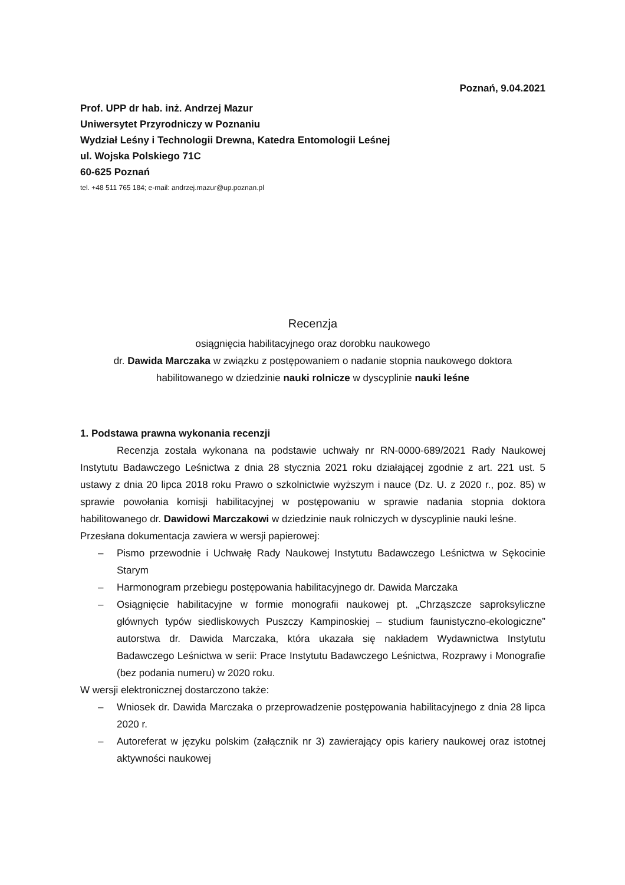Poznań, 9.04.2021
Prof. UPP dr hab. inż. Andrzej Mazur
Uniwersytet Przyrodniczy w Poznaniu
Wydział Leśny i Technologii Drewna, Katedra Entomologii Leśnej
ul. Wojska Polskiego 71C
60-625 Poznań
tel. +48 511 765 184; e-mail: andrzej.mazur@up.poznan.pl
Recenzja
osiągnięcia habilitacyjnego oraz dorobku naukowego
dr. Dawida Marczaka w związku z postępowaniem o nadanie stopnia naukowego doktora habilitowanego w dziedzinie nauki rolnicze w dyscyplinie nauki leśne
1. Podstawa prawna wykonania recenzji
Recenzja została wykonana na podstawie uchwały nr RN-0000-689/2021 Rady Naukowej Instytutu Badawczego Leśnictwa z dnia 28 stycznia 2021 roku działającej zgodnie z art. 221 ust. 5 ustawy z dnia 20 lipca 2018 roku Prawo o szkolnictwie wyższym i nauce (Dz. U. z 2020 r., poz. 85) w sprawie powołania komisji habilitacyjnej w postępowaniu w sprawie nadania stopnia doktora habilitowanego dr. Dawidowi Marczakowi w dziedzinie nauk rolniczych w dyscyplinie nauki leśne.
Przesłana dokumentacja zawiera w wersji papierowej:
– Pismo przewodnie i Uchwałę Rady Naukowej Instytutu Badawczego Leśnictwa w Sękocinie Starym
– Harmonogram przebiegu postępowania habilitacyjnego dr. Dawida Marczaka
– Osiągnięcie habilitacyjne w formie monografii naukowej pt. „Chrząszcze saproksyliczne głównych typów siedliskowych Puszczy Kampinoskiej – studium faunistyczno-ekologiczne” autorstwa dr. Dawida Marczaka, która ukazała się nakładem Wydawnictwa Instytutu Badawczego Leśnictwa w serii: Prace Instytutu Badawczego Leśnictwa, Rozprawy i Monografie (bez podania numeru) w 2020 roku.
W wersji elektronicznej dostarczono także:
– Wniosek dr. Dawida Marczaka o przeprowadzenie postępowania habilitacyjnego z dnia 28 lipca 2020 r.
– Autoreferat w języku polskim (załącznik nr 3) zawierający opis kariery naukowej oraz istotnej aktywności naukowej